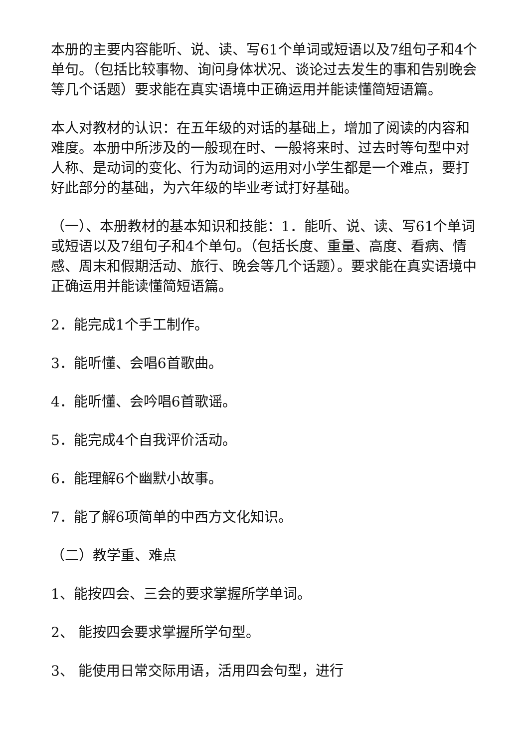本册的主要内容能听、说、读、写61个单词或短语以及7组句子和4个单句。（包括比较事物、询问身体状况、谈论过去发生的事和告别晚会等几个话题）要求能在真实语境中正确运用并能读懂简短语篇。
本人对教材的认识：在五年级的对话的基础上，增加了阅读的内容和难度。本册中所涉及的一般现在时、一般将来时、过去时等句型中对人称、是动词的变化、行为动词的运用对小学生都是一个难点，要打好此部分的基础，为六年级的毕业考试打好基础。
（一）、本册教材的基本知识和技能：1．能听、说、读、写61个单词或短语以及7组句子和4个单句。（包括长度、重量、高度、看病、情感、周末和假期活动、旅行、晚会等几个话题）。要求能在真实语境中正确运用并能读懂简短语篇。
2．能完成1个手工制作。
3．能听懂、会唱6首歌曲。
4．能听懂、会吟唱6首歌谣。
5．能完成4个自我评价活动。
6．能理解6个幽默小故事。
7．能了解6项简单的中西方文化知识。
（二）教学重、难点
1、能按四会、三会的要求掌握所学单词。
2、 能按四会要求掌握所学句型。
3、 能使用日常交际用语，活用四会句型，进行